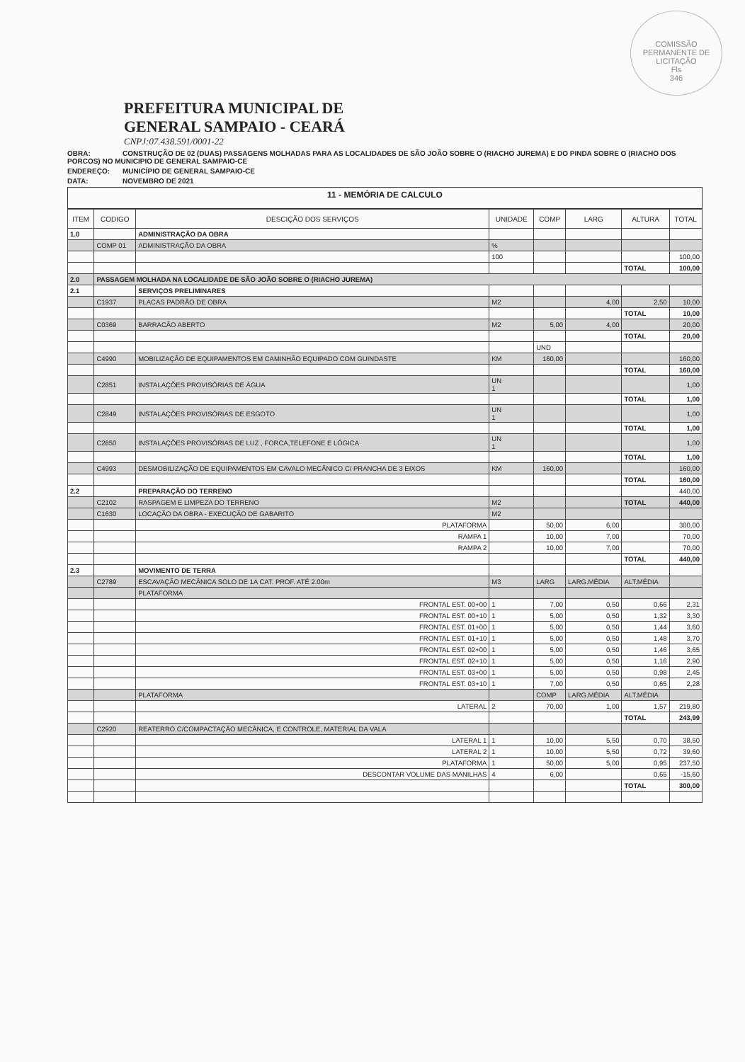COMISSÃO PERMANENTE DE LICITAÇÃO
Fls
346
PREFEITURA MUNICIPAL DE
GENERAL SAMPAIO - CEARÁ
CNPJ:07.438.591/0001-22
OBRA: CONSTRUÇÃO DE 02 (DUAS) PASSAGENS MOLHADAS PARA AS LOCALIDADES DE SÃO JOÃO SOBRE O (RIACHO JUREMA) E DO PINDA SOBRE O (RIACHO DOS PORCOS) NO MUNICIPIO DE GENERAL SAMPAIO-CE
ENDEREÇO: MUNICÍPIO DE GENERAL SAMPAIO-CE
DATA: NOVEMBRO DE 2021
11 - MEMÓRIA DE CALCULO
| ITEM | CODIGO | DESCIÇÃO DOS SERVIÇOS | UNIDADE | COMP | LARG | ALTURA | TOTAL |
| --- | --- | --- | --- | --- | --- | --- | --- |
| 1.0 | | ADMINISTRAÇÃO DA OBRA | | | | | |
| | COMP 01 | ADMINISTRAÇÃO DA OBRA | % | | | | |
| | | | 100 | | | | 100,00 |
| | | | | | | TOTAL | 100,00 |
| 2.0 | PASSAGEM MOLHADA NA LOCALIDADE DE SÃO JOÃO SOBRE O (RIACHO JUREMA) | | | | | | |
| 2.1 | | SERVIÇOS PRELIMINARES | | | | | |
| | C1937 | PLACAS PADRÃO DE OBRA | M2 | | 4,00 | 2,50 | 10,00 |
| | | | | | | TOTAL | 10,00 |
| | C0369 | BARRACÃO ABERTO | M2 | 5,00 | 4,00 | | 20,00 |
| | | | | | | TOTAL | 20,00 |
| | | | | UND | | | |
| | C4990 | MOBILIZAÇÃO DE EQUIPAMENTOS EM CAMINHÃO EQUIPADO COM GUINDASTE | KM | 160,00 | | | 160,00 |
| | | | | | | TOTAL | 160,00 |
| | C2851 | INSTALAÇÕES PROVISÓRIAS DE ÁGUA | UN 1 | | | | 1,00 |
| | | | | | | TOTAL | 1,00 |
| | C2849 | INSTALAÇÕES PROVISÓRIAS DE ESGOTO | UN 1 | | | | 1,00 |
| | | | | | | TOTAL | 1,00 |
| | C2850 | INSTALAÇÕES PROVISÓRIAS DE LUZ , FORCA,TELEFONE E LÓGICA | UN 1 | | | | 1,00 |
| | | | | | | TOTAL | 1,00 |
| | C4993 | DESMOBILIZAÇÃO DE EQUIPAMENTOS EM CAVALO MECÂNICO C/ PRANCHA DE 3 EIXOS | KM | 160,00 | | | 160,00 |
| | | | | | | TOTAL | 160,00 |
| 2.2 | | PREPARAÇÃO DO TERRENO | | | | | 440,00 |
| | C2102 | RASPAGEM E LIMPEZA DO TERRENO | M2 | | | TOTAL | 440,00 |
| | C1630 | LOCAÇÃO DA OBRA - EXECUÇÃO DE GABARITO | M2 | | | | |
| | | PLATAFORMA | | 50,00 | 6,00 | | 300,00 |
| | | RAMPA 1 | | 10,00 | 7,00 | | 70,00 |
| | | RAMPA 2 | | 10,00 | 7,00 | | 70,00 |
| | | | | | | TOTAL | 440,00 |
| 2.3 | | MOVIMENTO DE TERRA | | | | | |
| | C2789 | ESCAVAÇÃO MECÂNICA SOLO DE 1A CAT. PROF. ATÉ 2.00m | M3 | LARG | LARG.MÉDIA | ALT.MÉDIA | |
| | | PLATAFORMA | | | | | |
| | | FRONTAL EST. 00+00 | 1 | 7,00 | 0,50 | 0,66 | 2,31 |
| | | FRONTAL EST. 00+10 | 1 | 5,00 | 0,50 | 1,32 | 3,30 |
| | | FRONTAL EST. 01+00 | 1 | 5,00 | 0,50 | 1,44 | 3,60 |
| | | FRONTAL EST. 01+10 | 1 | 5,00 | 0,50 | 1,48 | 3,70 |
| | | FRONTAL EST. 02+00 | 1 | 5,00 | 0,50 | 1,46 | 3,65 |
| | | FRONTAL EST. 02+10 | 1 | 5,00 | 0,50 | 1,16 | 2,90 |
| | | FRONTAL EST. 03+00 | 1 | 5,00 | 0,50 | 0,98 | 2,45 |
| | | FRONTAL EST. 03+10 | 1 | 7,00 | 0,50 | 0,65 | 2,28 |
| | | PLATAFORMA | | COMP | LARG.MÉDIA | ALT.MÉDIA | |
| | | LATERAL | 2 | 70,00 | 1,00 | 1,57 | 219,80 |
| | | | | | | TOTAL | 243,99 |
| | C2920 | REATERRO C/COMPACTAÇÃO MECÂNICA, E CONTROLE, MATERIAL DA VALA | | | | | |
| | | LATERAL 1 | 1 | 10,00 | 5,50 | 0,70 | 38,50 |
| | | LATERAL 2 | 1 | 10,00 | 5,50 | 0,72 | 39,60 |
| | | PLATAFORMA | 1 | 50,00 | 5,00 | 0,95 | 237,50 |
| | | DESCONTAR VOLUME DAS MANILHAS | 4 | 6,00 | | 0,65 | -15,60 |
| | | | | | | TOTAL | 300,00 |